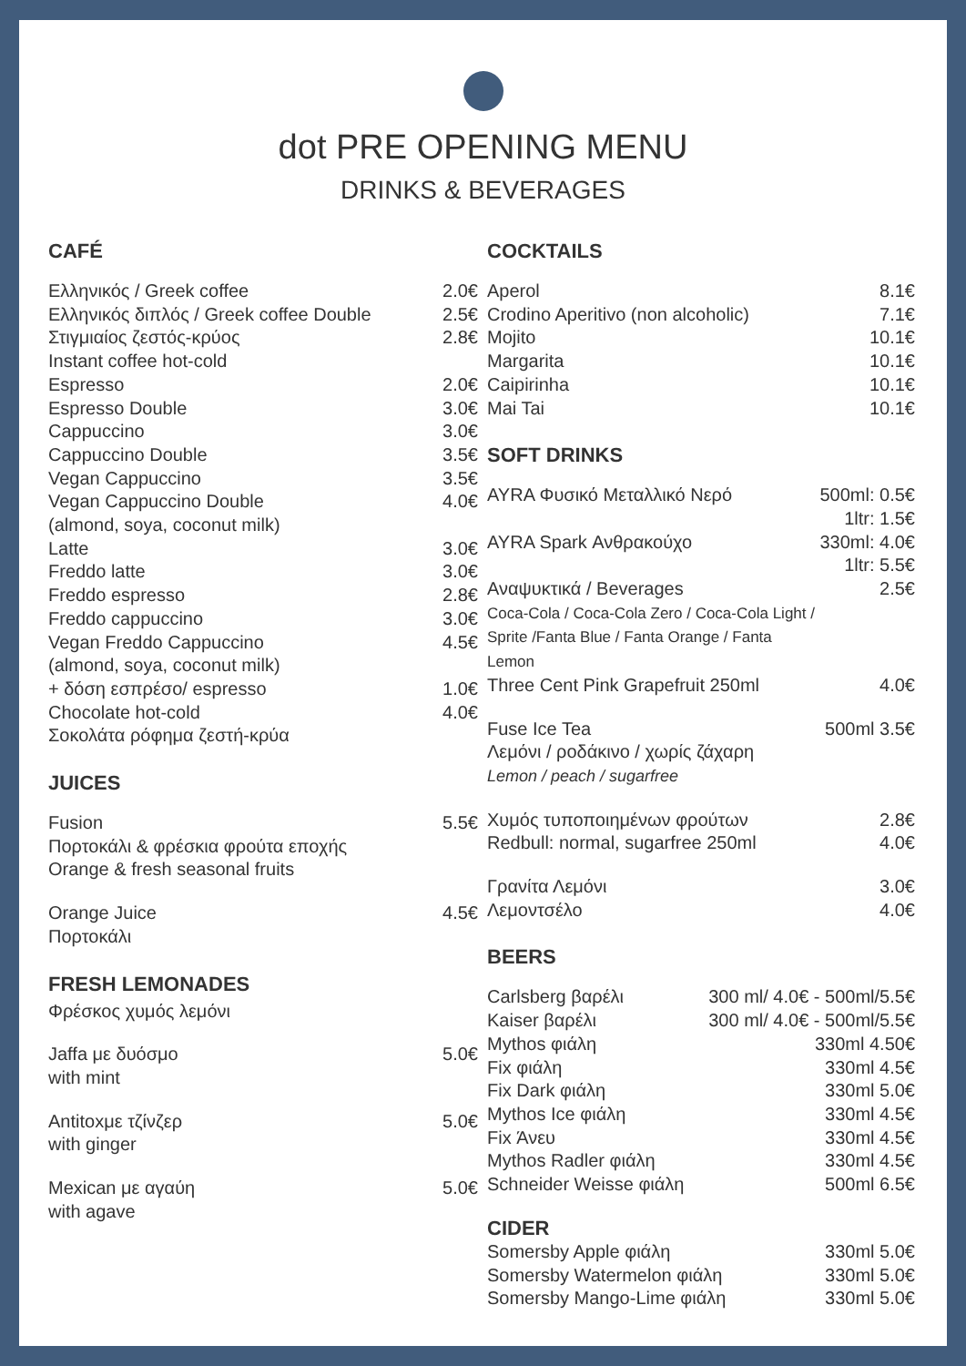dot PRE OPENING MENU
DRINKS & BEVERAGES
CAFÉ
| Ελληνικός / Greek coffee | 2.0€ |
| Ελληνικός διπλός / Greek coffee Double | 2.5€ |
| Στιγμιαίος ζεστός-κρύος Instant coffee hot-cold | 2.8€ |
| Espresso | 2.0€ |
| Espresso Double | 3.0€ |
| Cappuccino | 3.0€ |
| Cappuccino Double | 3.5€ |
| Vegan Cappuccino | 3.5€ |
| Vegan Cappuccino Double (almond, soya, coconut milk) | 4.0€ |
| Latte | 3.0€ |
| Freddo latte | 3.0€ |
| Freddo espresso | 2.8€ |
| Freddo cappuccino | 3.0€ |
| Vegan Freddo Cappuccino (almond, soya, coconut milk) | 4.5€ |
| + δόση εσπρέσο/ espresso | 1.0€ |
| Chocolate hot-cold Σοκολάτα ρόφημα ζεστή-κρύα | 4.0€ |
JUICES
| Fusion Πορτοκάλι & φρέσκια φρούτα εποχής Orange & fresh seasonal fruits | 5.5€ |
| Orange Juice Πορτοκάλι | 4.5€ |
FRESH LEMONADES
| Φρέσκος χυμός λεμόνι | |
| Jaffa με δυόσμο with mint | 5.0€ |
| Antitoxμε τζίνζερ with ginger | 5.0€ |
| Mexican με αγαύη with agave | 5.0€ |
COCKTAILS
| Aperol | 8.1€ |
| Crodino Aperitivo (non alcoholic) | 7.1€ |
| Mojito | 10.1€ |
| Margarita | 10.1€ |
| Caipirinha | 10.1€ |
| Mai Tai | 10.1€ |
SOFT DRINKS
| AYRA Φυσικό Μεταλλικό Νερό | 500ml: 0.5€ 1ltr: 1.5€ |
| AYRA Spark Ανθρακούχο | 330ml: 4.0€ 1ltr: 5.5€ |
| Αναψυκτικά / Beverages Coca-Cola / Coca-Cola Zero / Coca-Cola Light / Sprite /Fanta Blue / Fanta Orange / Fanta Lemon | 2.5€ |
| Three Cent Pink Grapefruit 250ml | 4.0€ |
| Fuse Ice Tea Λεμόνι / ροδάκινο / χωρίς ζάχαρη Lemon / peach / sugarfree | 500ml 3.5€ |
| Χυμός τυποποιημένων φρούτων | 2.8€ |
| Redbull: normal, sugarfree 250ml | 4.0€ |
| Γρανίτα Λεμόνι | 3.0€ |
| Λεμοντσέλο | 4.0€ |
BEERS
| Carlsberg βαρέλι | 300 ml/ 4.0€ - 500ml/5.5€ |
| Kaiser βαρέλι | 300 ml/ 4.0€ - 500ml/5.5€ |
| Mythos φιάλη | 330ml 4.50€ |
| Fix φιάλη | 330ml 4.5€ |
| Fix Dark φιάλη | 330ml 5.0€ |
| Mythos Ice φιάλη | 330ml 4.5€ |
| Fix Άνευ | 330ml 4.5€ |
| Mythos Radler φιάλη | 330ml 4.5€ |
| Schneider Weisse φιάλη | 500ml 6.5€ |
CIDER
| Somersby Apple φιάλη | 330ml 5.0€ |
| Somersby Watermelon φιάλη | 330ml 5.0€ |
| Somersby Mango-Lime φιάλη | 330ml 5.0€ |